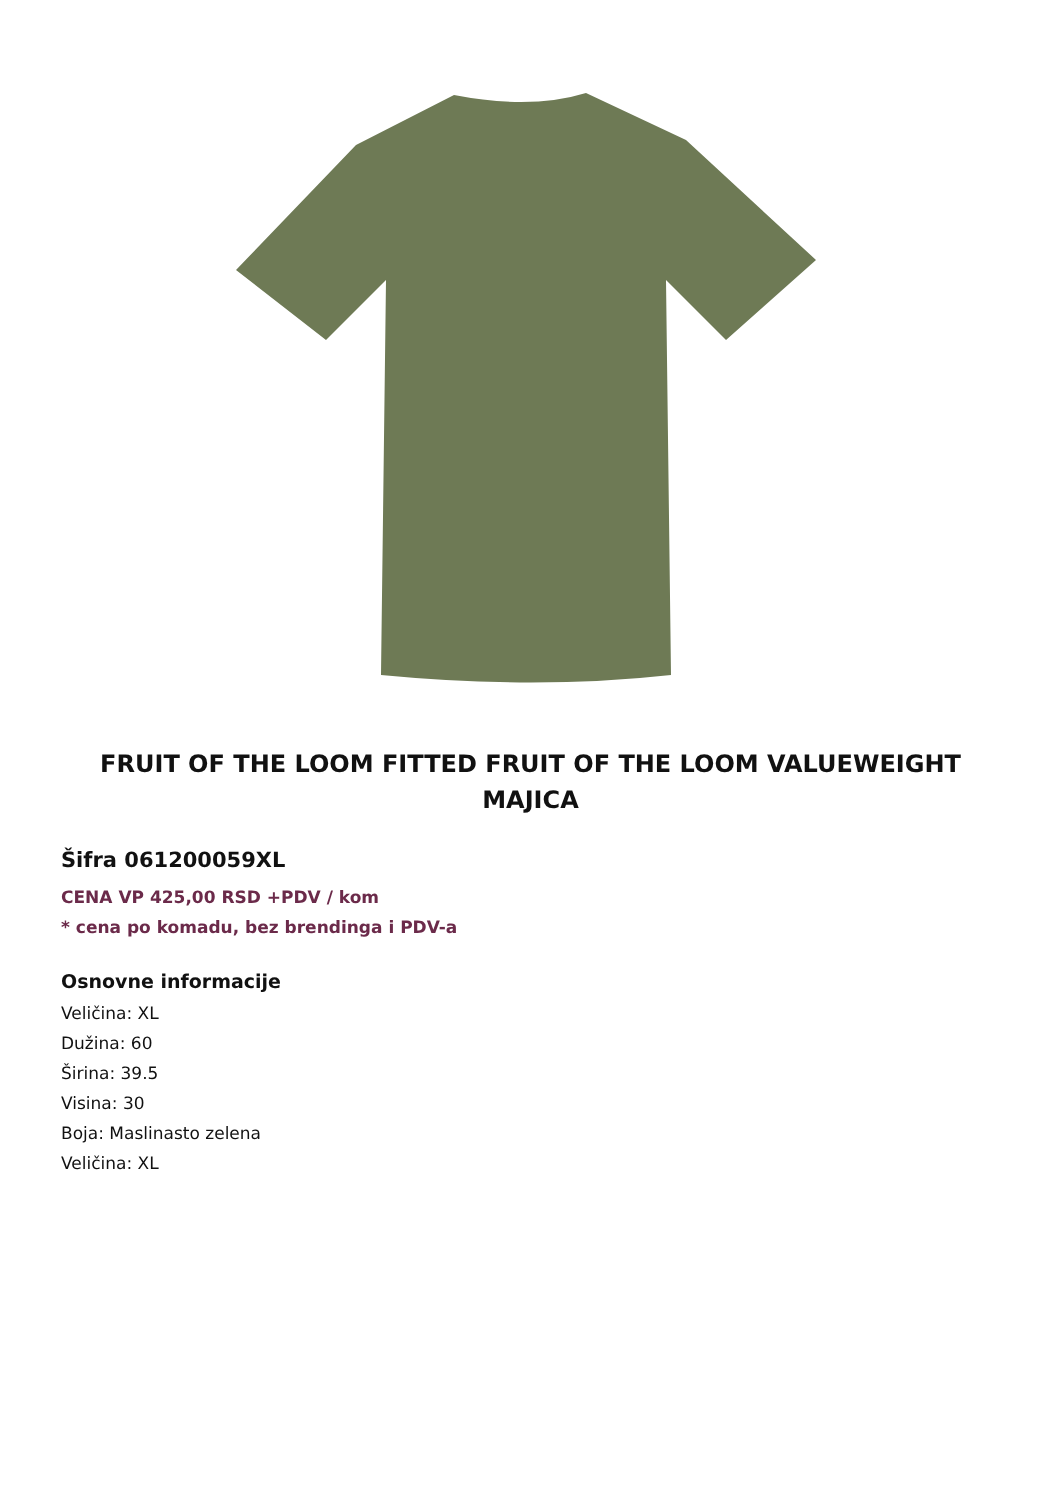FRUIT OF THE LOOM FITTED FRUIT OF THE LOOM VALUEWEIGHT MAJICA
Šifra 061200059XL
CENA VP 425,00 RSD +PDV / kom
* cena po komadu, bez brendinga i PDV-a
Osnovne informacije
Veličina: XL
Dužina: 60
Širina: 39.5
Visina: 30
Boja: Maslinasto zelena
Veličina: XL